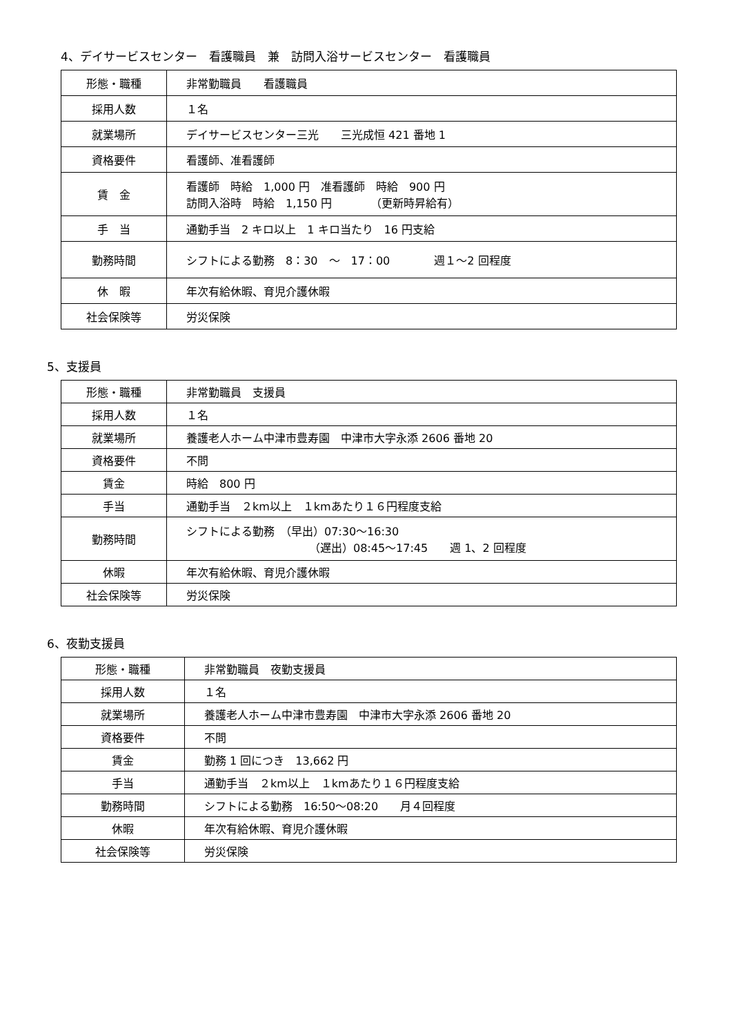4、デイサービスセンター　看護職員　兼　訪問入浴サービスセンター　看護職員
| 形態・職種 | 非常勤職員 看護職員 |
| 採用人数 | １名 |
| 就業場所 | デイサービスセンター三光 三光成恒 421 番地 1 |
| 資格要件 | 看護師、准看護師 |
| 賃 金 | 看護師 時給 1,000 円 准看護師 時給 900 円 訪問入浴時 時給 1,150 円 （更新時昇給有） |
| 手 当 | 通勤手当 2 キロ以上 1 キロ当たり 16 円支給 |
| 勤務時間 | シフトによる勤務 8：30 ～ 17：00 週１～2 回程度 |
| 休 暇 | 年次有給休暇、育児介護休暇 |
| 社会保険等 | 労災保険 |
5、支援員
| 形態・職種 | 非常勤職員 支援員 |
| 採用人数 | １名 |
| 就業場所 | 養護老人ホーム中津市豊寿園 中津市大字永添 2606 番地 20 |
| 資格要件 | 不問 |
| 賃金 | 時給 800 円 |
| 手当 | 通勤手当 ２km以上 １kmあたり１６円程度支給 |
| 勤務時間 | シフトによる勤務 （早出）07:30～16:30 （遅出）08:45～17:45 週 1、2 回程度 |
| 休暇 | 年次有給休暇、育児介護休暇 |
| 社会保険等 | 労災保険 |
6、夜勤支援員
| 形態・職種 | 非常勤職員 夜勤支援員 |
| 採用人数 | １名 |
| 就業場所 | 養護老人ホーム中津市豊寿園 中津市大字永添 2606 番地 20 |
| 資格要件 | 不問 |
| 賃金 | 勤務 1 回につき 13,662 円 |
| 手当 | 通勤手当 ２km以上 １kmあたり１６円程度支給 |
| 勤務時間 | シフトによる勤務 16:50～08:20 月４回程度 |
| 休暇 | 年次有給休暇、育児介護休暇 |
| 社会保険等 | 労災保険 |